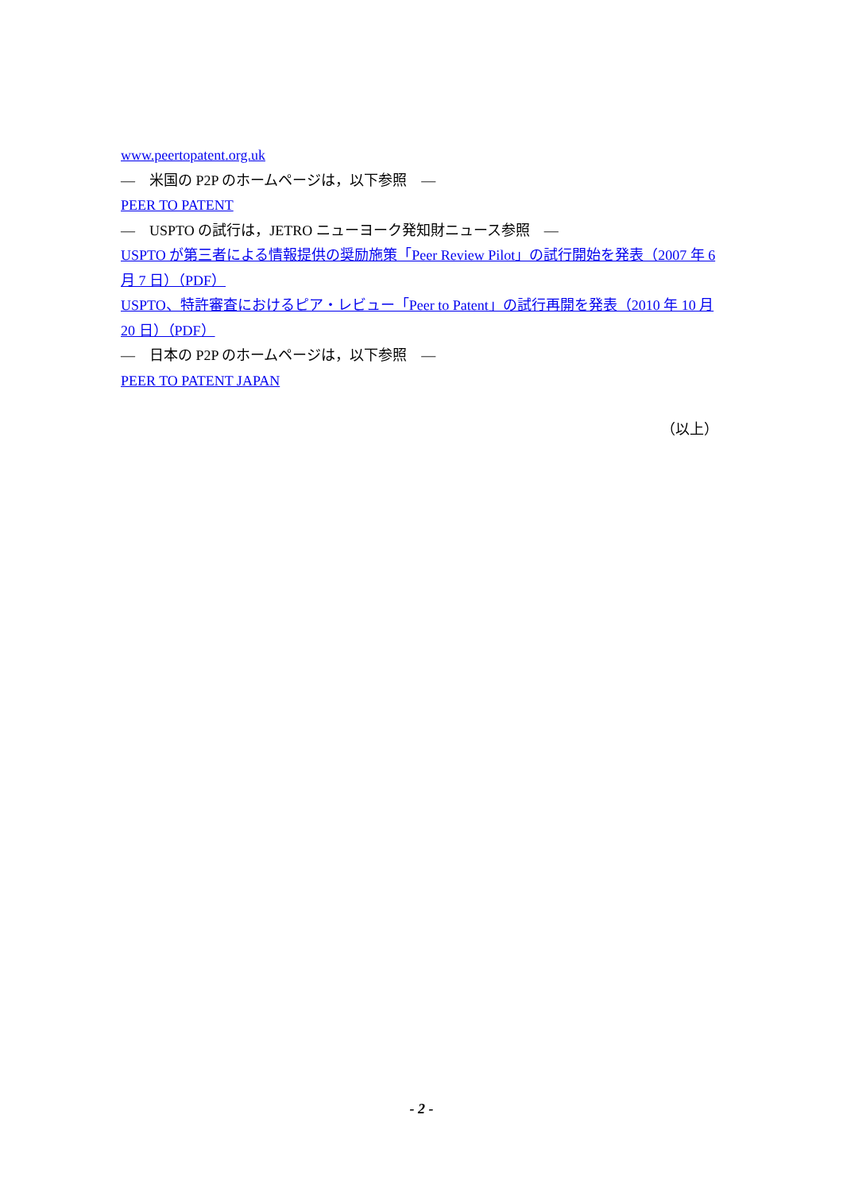www.peertopatent.org.uk
―　米国の P2P のホームページは，以下参照　―
PEER TO PATENT
―　USPTO の試行は，JETRO ニューヨーク発知財ニュース参照　―
USPTO が第三者による情報提供の奨励施策「Peer Review Pilot」の試行開始を発表（2007 年 6 月 7 日）（PDF）
USPTO、特許審査におけるピア・レビュー「Peer to Patent」の試行再開を発表（2010 年 10 月 20 日）（PDF）
―　日本の P2P のホームページは，以下参照　―
PEER TO PATENT JAPAN
（以上）
- 2 -